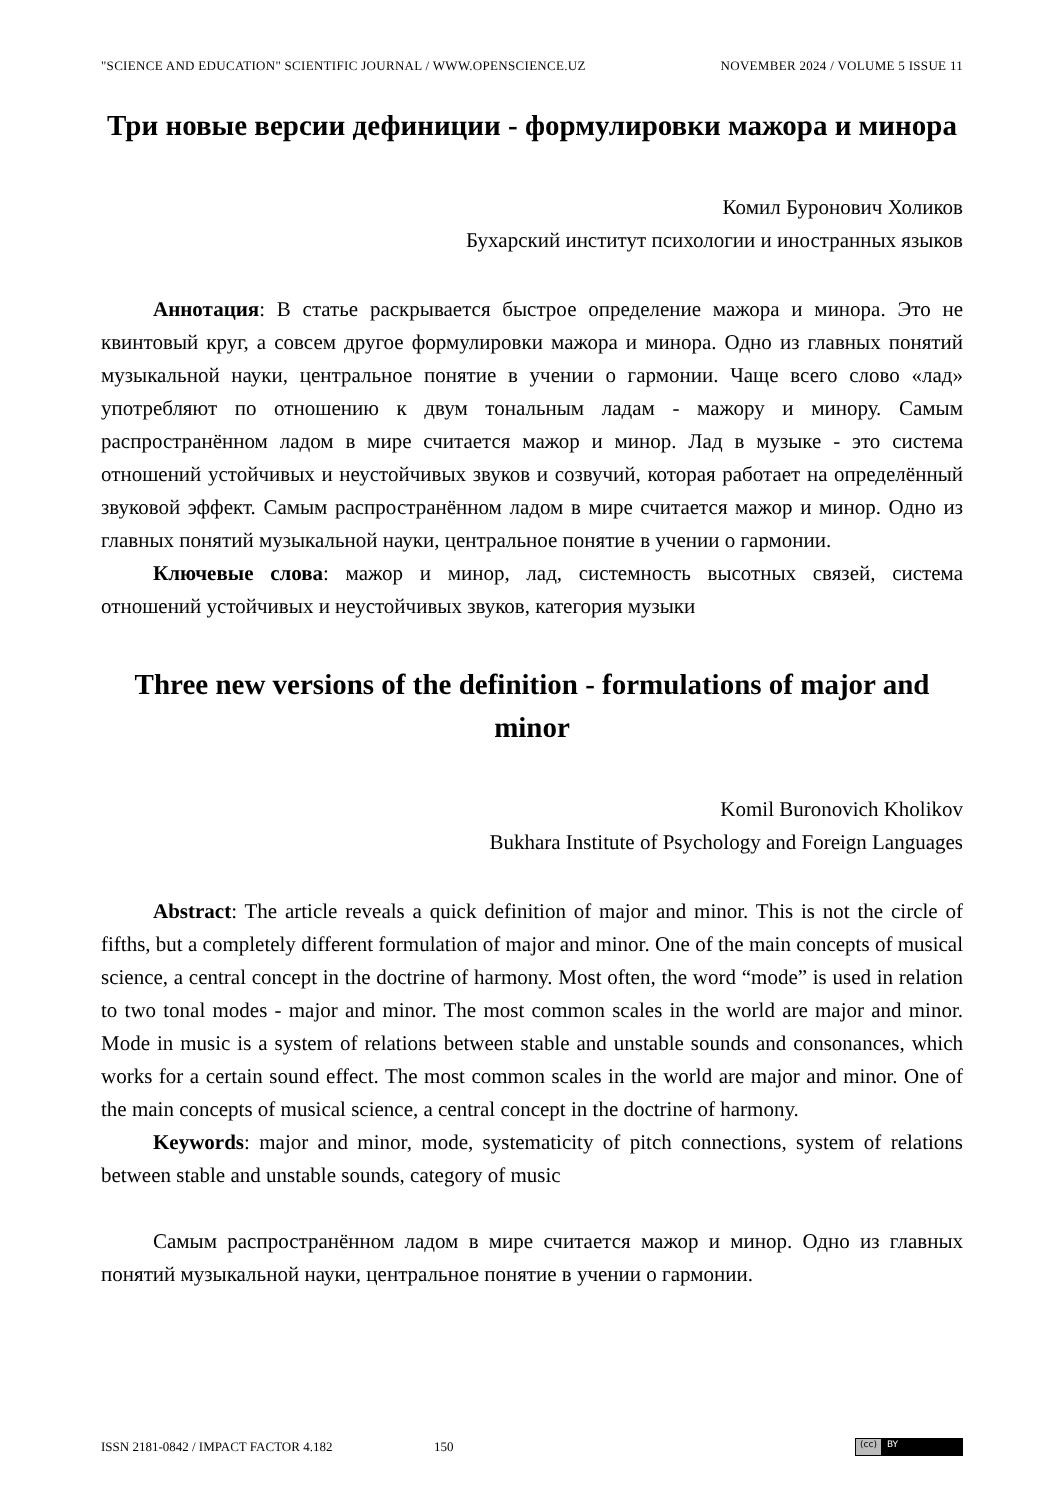"SCIENCE AND EDUCATION" SCIENTIFIC JOURNAL / WWW.OPENSCIENCE.UZ NOVEMBER 2024 / VOLUME 5 ISSUE 11
Три новые версии дефиниции - формулировки мажора и минора
Комил Буронович Холиков
Бухарский институт психологии и иностранных языков
Аннотация: В статье раскрывается быстрое определение мажора и минора. Это не квинтовый круг, а совсем другое формулировки мажора и минора. Одно из главных понятий музыкальной науки, центральное понятие в учении о гармонии. Чаще всего слово «лад» употребляют по отношению к двум тональным ладам - мажору и минору. Самым распространённом ладом в мире считается мажор и минор. Лад в музыке - это система отношений устойчивых и неустойчивых звуков и созвучий, которая работает на определённый звуковой эффект. Самым распространённом ладом в мире считается мажор и минор. Одно из главных понятий музыкальной науки, центральное понятие в учении о гармонии.
Ключевые слова: мажор и минор, лад, системность высотных связей, система отношений устойчивых и неустойчивых звуков, категория музыки
Three new versions of the definition - formulations of major and minor
Komil Buronovich Kholikov
Bukhara Institute of Psychology and Foreign Languages
Abstract: The article reveals a quick definition of major and minor. This is not the circle of fifths, but a completely different formulation of major and minor. One of the main concepts of musical science, a central concept in the doctrine of harmony. Most often, the word “mode” is used in relation to two tonal modes - major and minor. The most common scales in the world are major and minor. Mode in music is a system of relations between stable and unstable sounds and consonances, which works for a certain sound effect. The most common scales in the world are major and minor. One of the main concepts of musical science, a central concept in the doctrine of harmony.
Keywords: major and minor, mode, systematicity of pitch connections, system of relations between stable and unstable sounds, category of music
Самым распространённом ладом в мире считается мажор и минор. Одно из главных понятий музыкальной науки, центральное понятие в учении о гармонии.
ISSN 2181-0842 / IMPACT FACTOR 4.182 150
(cc) BY